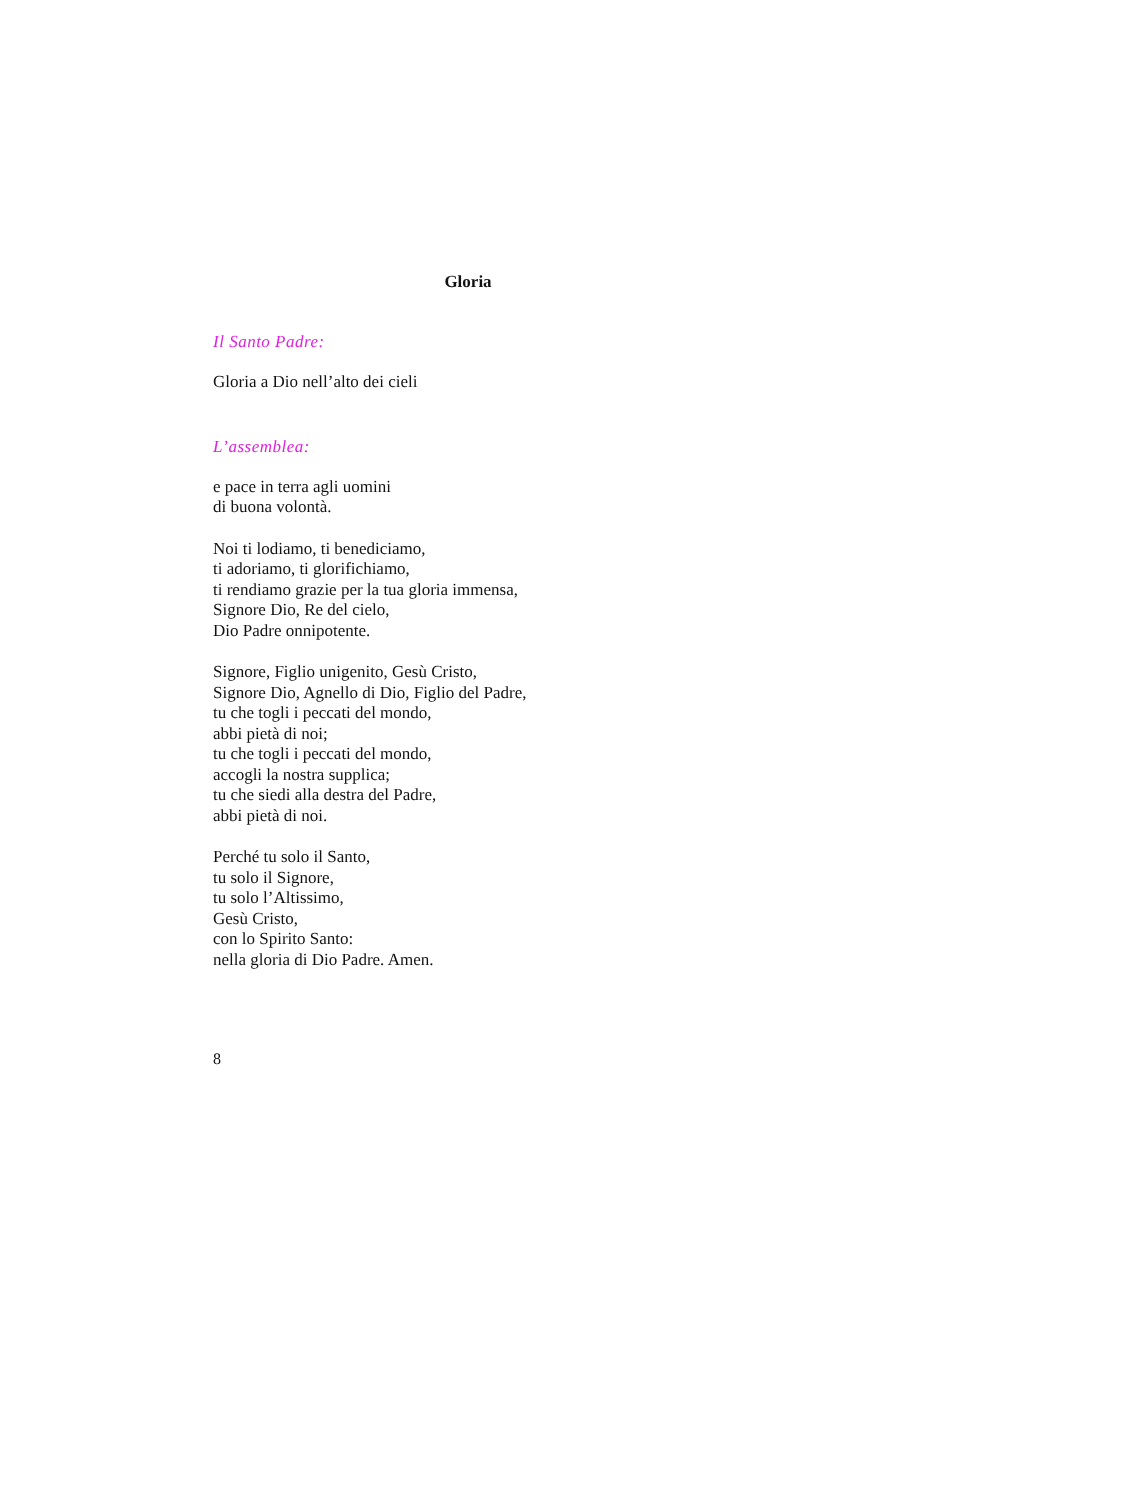Gloria
Il Santo Padre:
Gloria a Dio nell’alto dei cieli
L’assemblea:
e pace in terra agli uomini
di buona volontà.
Noi ti lodiamo, ti benediciamo,
ti adoriamo, ti glorifichiamo,
ti rendiamo grazie per la tua gloria immensa,
Signore Dio, Re del cielo,
Dio Padre onnipotente.
Signore, Figlio unigenito, Gesù Cristo,
Signore Dio, Agnello di Dio, Figlio del Padre,
tu che togli i peccati del mondo,
abbi pietà di noi;
tu che togli i peccati del mondo,
accogli la nostra supplica;
tu che siedi alla destra del Padre,
abbi pietà di noi.
Perché tu solo il Santo,
tu solo il Signore,
tu solo l’Altissimo,
Gesù Cristo,
con lo Spirito Santo:
nella gloria di Dio Padre. Amen.
8